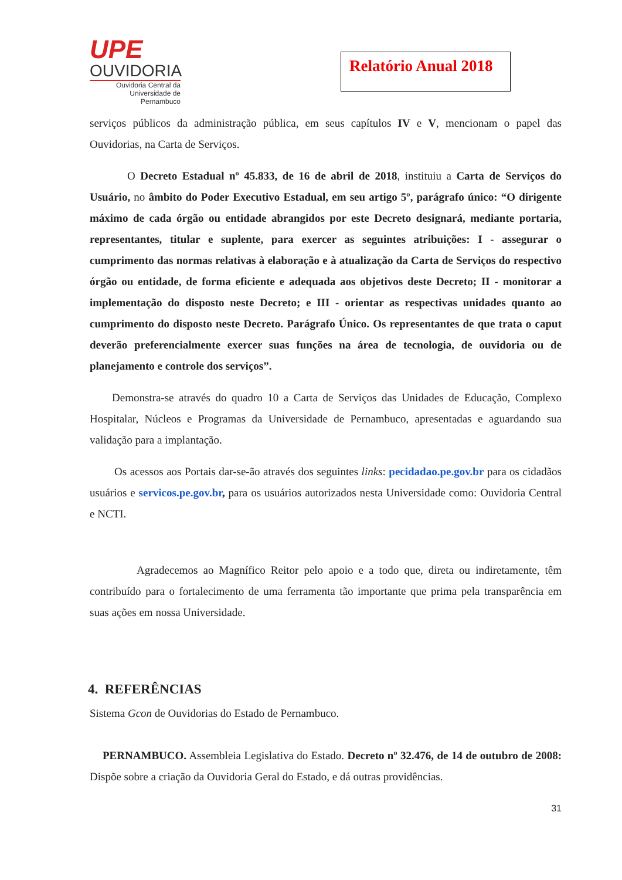UPE
OUVIDORIA
Ouvidoria Central da
Universidade de Pernambuco
Relatório Anual 2018
serviços públicos da administração pública, em seus capítulos IV e V, mencionam o papel das Ouvidorias, na Carta de Serviços.
O Decreto Estadual nº 45.833, de 16 de abril de 2018, instituiu a Carta de Serviços do Usuário, no âmbito do Poder Executivo Estadual, em seu artigo 5º, parágrafo único: “O dirigente máximo de cada órgão ou entidade abrangidos por este Decreto designará, mediante portaria, representantes, titular e suplente, para exercer as seguintes atribuições: I - assegurar o cumprimento das normas relativas à elaboração e à atualização da Carta de Serviços do respectivo órgão ou entidade, de forma eficiente e adequada aos objetivos deste Decreto; II - monitorar a implementação do disposto neste Decreto; e III - orientar as respectivas unidades quanto ao cumprimento do disposto neste Decreto. Parágrafo Único. Os representantes de que trata o caput deverão preferencialmente exercer suas funções na área de tecnologia, de ouvidoria ou de planejamento e controle dos serviços”.
Demonstra-se através do quadro 10 a Carta de Serviços das Unidades de Educação, Complexo Hospitalar, Núcleos e Programas da Universidade de Pernambuco, apresentadas e aguardando sua validação para a implantação.
Os acessos aos Portais dar-se-ão através dos seguintes links: pecidadao.pe.gov.br para os cidadãos usuários e servicos.pe.gov.br, para os usuários autorizados nesta Universidade como: Ouvidoria Central e NCTI.
Agradecemos ao Magnífico Reitor pelo apoio e a todo que, direta ou indiretamente, têm contribuído para o fortalecimento de uma ferramenta tão importante que prima pela transparência em suas ações em nossa Universidade.
4. REFERÊNCIAS
Sistema Gcon de Ouvidorias do Estado de Pernambuco.
PERNAMBUCO. Assembleia Legislativa do Estado. Decreto nº 32.476, de 14 de outubro de 2008: Dispõe sobre a criação da Ouvidoria Geral do Estado, e dá outras providências.
31